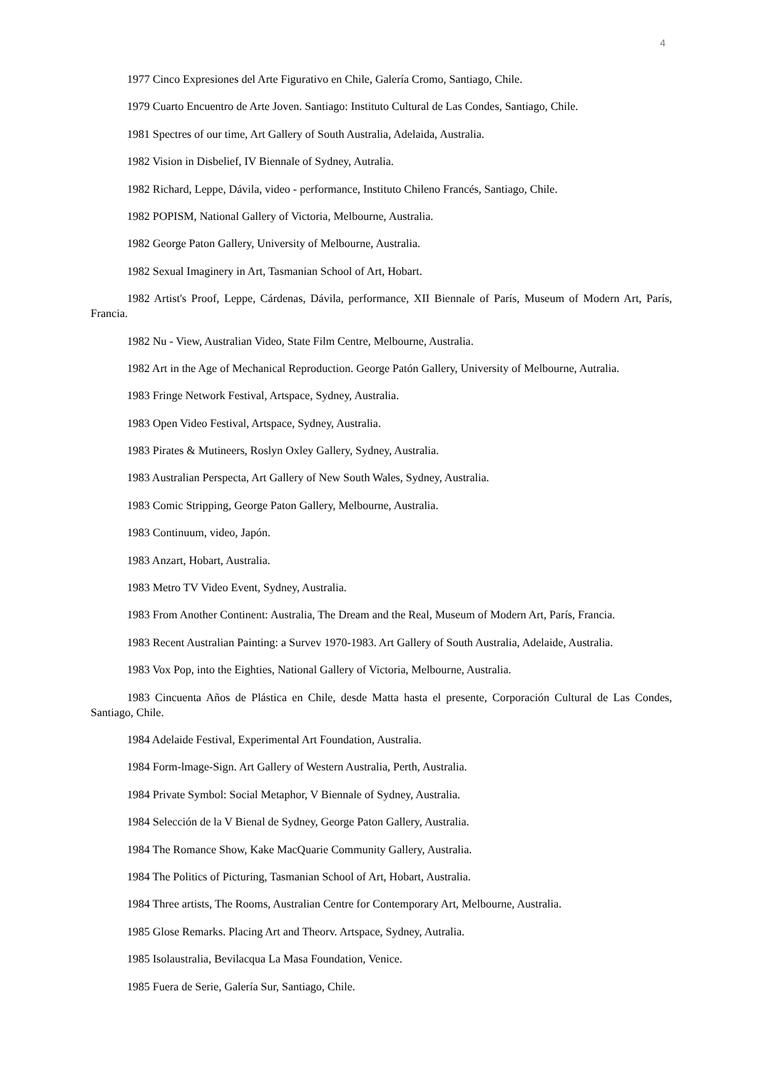4
1977 Cinco Expresiones del Arte Figurativo en Chile, Galería Cromo, Santiago, Chile.
1979 Cuarto Encuentro de Arte Joven. Santiago: Instituto Cultural de Las Condes, Santiago, Chile.
1981 Spectres of our time, Art Gallery of South Australia, Adelaida, Australia.
1982 Vision in Disbelief, IV Biennale of Sydney, Autralia.
1982 Richard, Leppe, Dávila, video - performance, Instituto Chileno Francés, Santiago, Chile.
1982 POPISM, National Gallery of Victoria, Melbourne, Australia.
1982 George Paton Gallery, University of Melbourne, Australia.
1982 Sexual Imaginery in Art, Tasmanian School of Art, Hobart.
1982 Artist's Proof, Leppe, Cárdenas, Dávila, performance, XII Biennale of París, Museum of Modern Art, París, Francia.
1982 Nu - View, Australian Video, State Film Centre, Melbourne, Australia.
1982 Art in the Age of Mechanical Reproduction. George Patón Gallery, University of Melbourne, Autralia.
1983 Fringe Network Festival, Artspace, Sydney, Australia.
1983 Open Video Festival, Artspace, Sydney, Australia.
1983 Pirates & Mutineers, Roslyn Oxley Gallery, Sydney, Australia.
1983 Australian Perspecta, Art Gallery of New South Wales, Sydney, Australia.
1983 Comic Stripping, George Paton Gallery, Melbourne, Australia.
1983 Continuum, video, Japón.
1983 Anzart, Hobart, Australia.
1983 Metro TV Video Event, Sydney, Australia.
1983 From Another Continent: Australia, The Dream and the Real, Museum of Modern Art, París, Francia.
1983 Recent Australian Painting: a Survev 1970-1983. Art Gallery of South Australia, Adelaide, Australia.
1983 Vox Pop, into the Eighties, National Gallery of Victoria, Melbourne, Australia.
1983 Cincuenta Años de Plástica en Chile, desde Matta hasta el presente, Corporación Cultural de Las Condes, Santiago, Chile.
1984 Adelaide Festival, Experimental Art Foundation, Australia.
1984 Form-lmage-Sign. Art Gallery of Western Australia, Perth, Australia.
1984 Private Symbol: Social Metaphor, V Biennale of Sydney, Australia.
1984 Selección de la V Bienal de Sydney, George Paton Gallery, Australia.
1984 The Romance Show, Kake MacQuarie Community Gallery, Australia.
1984 The Politics of Picturing, Tasmanian School of Art, Hobart, Australia.
1984 Three artists, The Rooms, Australian Centre for Contemporary Art, Melbourne, Australia.
1985 Glose Remarks. Placing Art and Theorv. Artspace, Sydney, Autralia.
1985 Isolaustralia, Bevilacqua La Masa Foundation, Venice.
1985 Fuera de Serie, Galería Sur, Santiago, Chile.